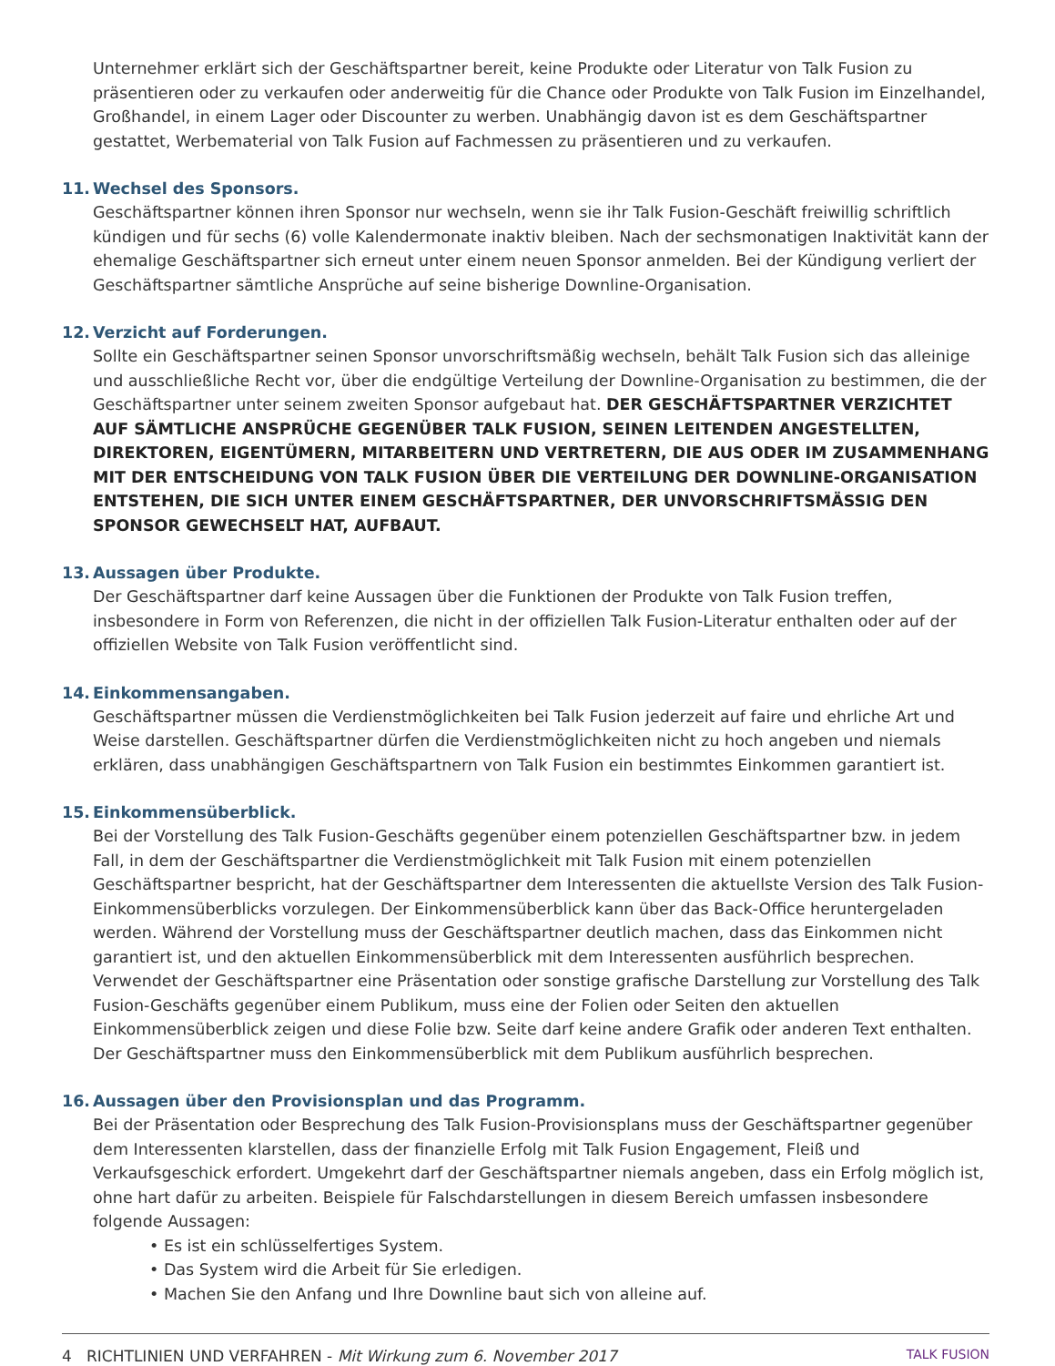Unternehmer erklärt sich der Geschäftspartner bereit, keine Produkte oder Literatur von Talk Fusion zu präsentieren oder zu verkaufen oder anderweitig für die Chance oder Produkte von Talk Fusion im Einzelhandel, Großhandel, in einem Lager oder Discounter zu werben. Unabhängig davon ist es dem Geschäftspartner gestattet, Werbematerial von Talk Fusion auf Fachmessen zu präsentieren und zu verkaufen.
11. Wechsel des Sponsors.
Geschäftspartner können ihren Sponsor nur wechseln, wenn sie ihr Talk Fusion-Geschäft freiwillig schriftlich kündigen und für sechs (6) volle Kalendermonate inaktiv bleiben. Nach der sechsmonatigen Inaktivität kann der ehemalige Geschäftspartner sich erneut unter einem neuen Sponsor anmelden. Bei der Kündigung verliert der Geschäftspartner sämtliche Ansprüche auf seine bisherige Downline-Organisation.
12. Verzicht auf Forderungen.
Sollte ein Geschäftspartner seinen Sponsor unvorschriftsmäßig wechseln, behält Talk Fusion sich das alleinige und ausschließliche Recht vor, über die endgültige Verteilung der Downline-Organisation zu bestimmen, die der Geschäftspartner unter seinem zweiten Sponsor aufgebaut hat. DER GESCHÄFTSPARTNER VERZICHTET AUF SÄMTLICHE ANSPRÜCHE GEGENÜBER TALK FUSION, SEINEN LEITENDEN ANGESTELLTEN, DIREKTOREN, EIGENTÜMERN, MITARBEITERN UND VERTRETERN, DIE AUS ODER IM ZUSAMMENHANG MIT DER ENTSCHEIDUNG VON TALK FUSION ÜBER DIE VERTEILUNG DER DOWNLINE-ORGANISATION ENTSTEHEN, DIE SICH UNTER EINEM GESCHÄFTSPARTNER, DER UNVORSCHRIFTSMÄSSIG DEN SPONSOR GEWECHSELT HAT, AUFBAUT.
13. Aussagen über Produkte.
Der Geschäftspartner darf keine Aussagen über die Funktionen der Produkte von Talk Fusion treffen, insbesondere in Form von Referenzen, die nicht in der offiziellen Talk Fusion-Literatur enthalten oder auf der offiziellen Website von Talk Fusion veröffentlicht sind.
14. Einkommensangaben.
Geschäftspartner müssen die Verdienstmöglichkeiten bei Talk Fusion jederzeit auf faire und ehrliche Art und Weise darstellen. Geschäftspartner dürfen die Verdienstmöglichkeiten nicht zu hoch angeben und niemals erklären, dass unabhängigen Geschäftspartnern von Talk Fusion ein bestimmtes Einkommen garantiert ist.
15. Einkommensüberblick.
Bei der Vorstellung des Talk Fusion-Geschäfts gegenüber einem potenziellen Geschäftspartner bzw. in jedem Fall, in dem der Geschäftspartner die Verdienstmöglichkeit mit Talk Fusion mit einem potenziellen Geschäftspartner bespricht, hat der Geschäftspartner dem Interessenten die aktuellste Version des Talk Fusion-Einkommensüberblicks vorzulegen. Der Einkommensüberblick kann über das Back-Office heruntergeladen werden. Während der Vorstellung muss der Geschäftspartner deutlich machen, dass das Einkommen nicht garantiert ist, und den aktuellen Einkommensüberblick mit dem Interessenten ausführlich besprechen. Verwendet der Geschäftspartner eine Präsentation oder sonstige grafische Darstellung zur Vorstellung des Talk Fusion-Geschäfts gegenüber einem Publikum, muss eine der Folien oder Seiten den aktuellen Einkommensüberblick zeigen und diese Folie bzw. Seite darf keine andere Grafik oder anderen Text enthalten. Der Geschäftspartner muss den Einkommensüberblick mit dem Publikum ausführlich besprechen.
16. Aussagen über den Provisionsplan und das Programm.
Bei der Präsentation oder Besprechung des Talk Fusion-Provisionsplans muss der Geschäftspartner gegenüber dem Interessenten klarstellen, dass der finanzielle Erfolg mit Talk Fusion Engagement, Fleiß und Verkaufsgeschick erfordert. Umgekehrt darf der Geschäftspartner niemals angeben, dass ein Erfolg möglich ist, ohne hart dafür zu arbeiten. Beispiele für Falschdarstellungen in diesem Bereich umfassen insbesondere folgende Aussagen:
• Es ist ein schlüsselfertiges System.
• Das System wird die Arbeit für Sie erledigen.
• Machen Sie den Anfang und Ihre Downline baut sich von alleine auf.
4 RICHTLINIEN UND VERFAHREN - Mit Wirkung zum 6. November 2017 TALK FUSION